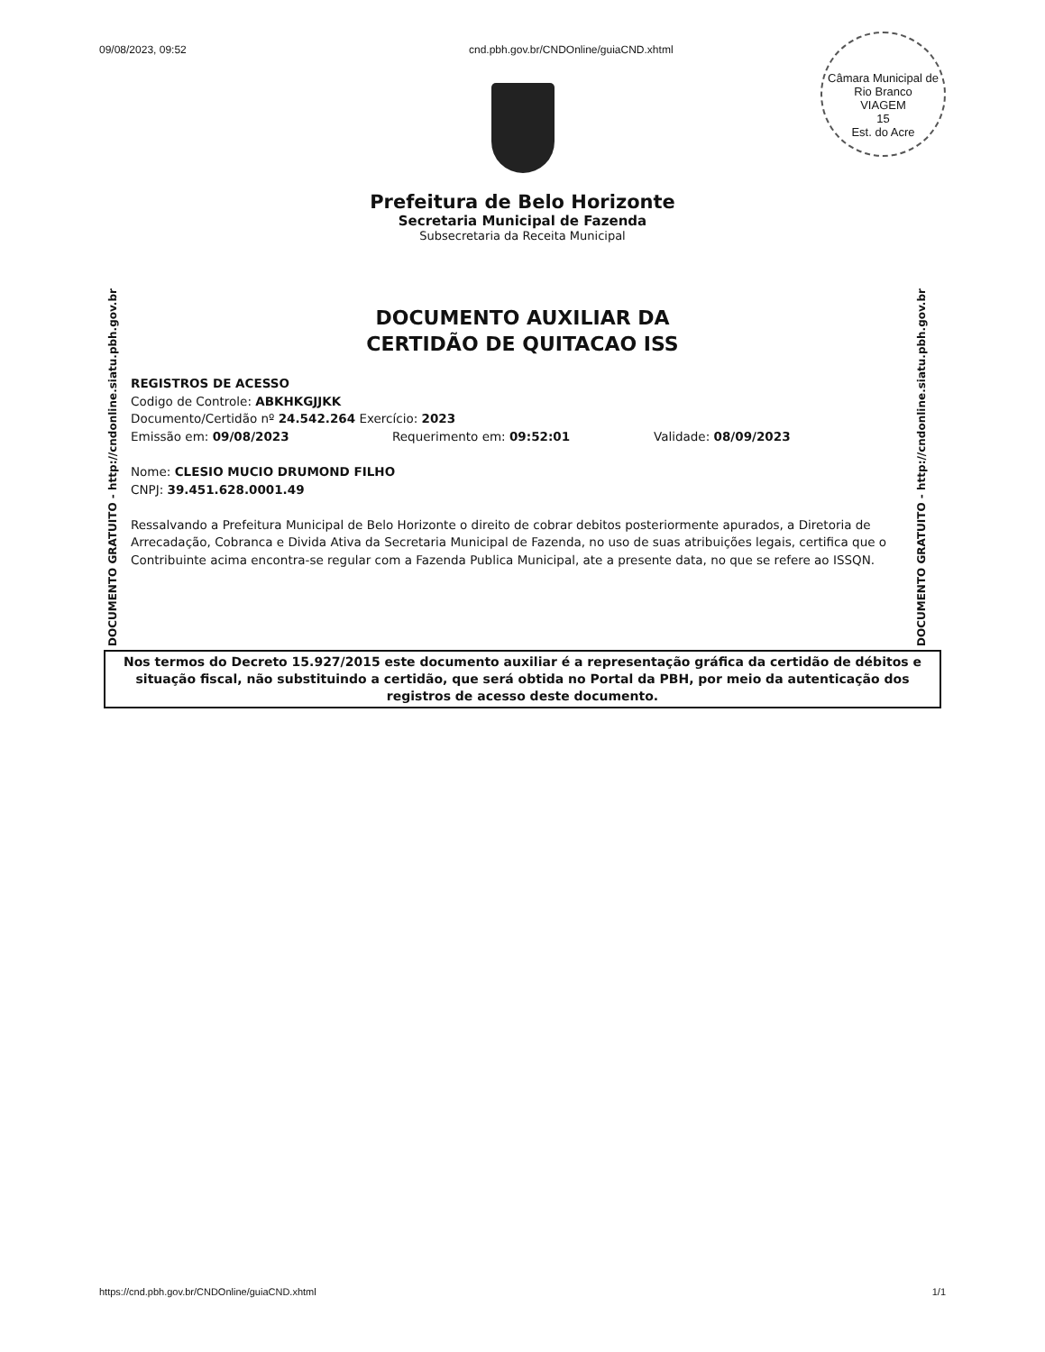09/08/2023, 09:52 cnd.pbh.gov.br/CNDOnline/guiaCND.xhtml
Câmara Municipal de Rio Branco
VIAGEM
15
Est. do Acre
Prefeitura de Belo Horizonte
Secretaria Municipal de Fazenda
Subsecretaria da Receita Municipal
DOCUMENTO GRATUITO - http://cndonline.siatu.pbh.gov.br
DOCUMENTO GRATUITO - http://cndonline.siatu.pbh.gov.br
DOCUMENTO AUXILIAR DA
CERTIDÃO DE QUITACAO ISS
REGISTROS DE ACESSO
Codigo de Controle: ABKHKGJJKK
Documento/Certidão nº 24.542.264 Exercício: 2023
Emissão em: 09/08/2023 Requerimento em: 09:52:01 Validade: 08/09/2023
Nome: CLESIO MUCIO DRUMOND FILHO
CNPJ: 39.451.628.0001.49
Ressalvando a Prefeitura Municipal de Belo Horizonte o direito de cobrar debitos posteriormente apurados, a Diretoria de Arrecadação, Cobranca e Divida Ativa da Secretaria Municipal de Fazenda, no uso de suas atribuições legais, certifica que o Contribuinte acima encontra-se regular com a Fazenda Publica Municipal, ate a presente data, no que se refere ao ISSQN.
Nos termos do Decreto 15.927/2015 este documento auxiliar é a representação gráfica da certidão de débitos e situação fiscal, não substituindo a certidão, que será obtida no Portal da PBH, por meio da autenticação dos registros de acesso deste documento.
https://cnd.pbh.gov.br/CNDOnline/guiaCND.xhtml 1/1